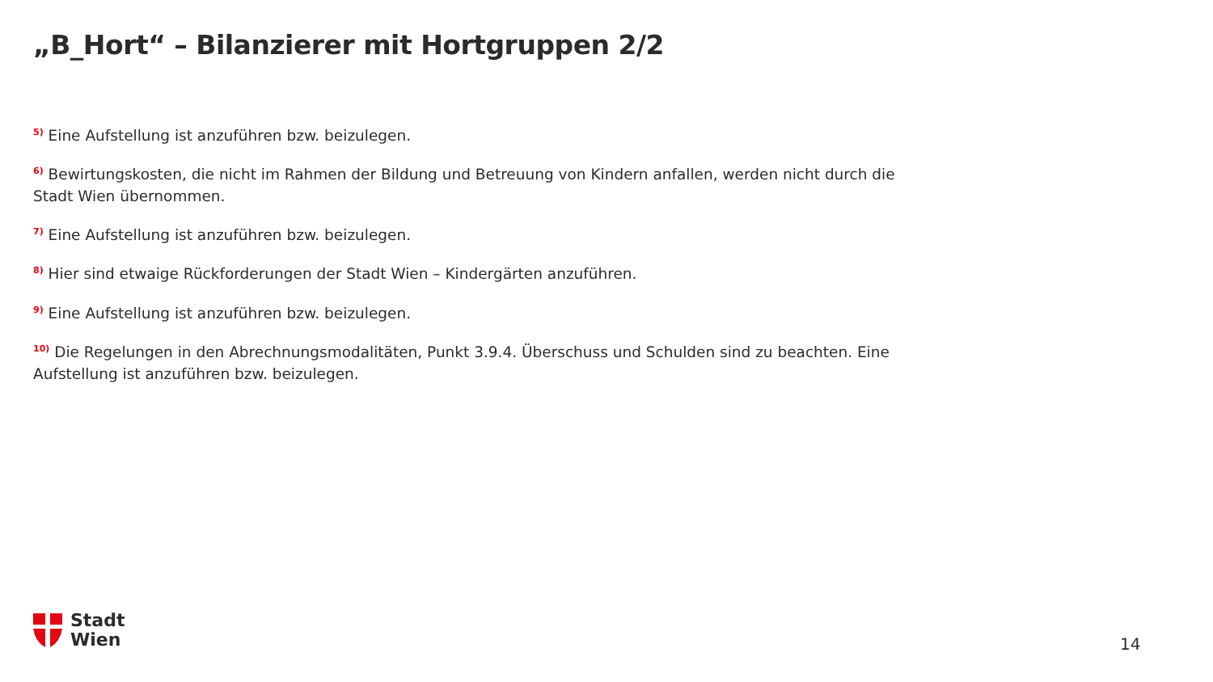„B_Hort“ – Bilanzierer mit Hortgruppen 2/2
<sup>5)</sup> Eine Aufstellung ist anzuführen bzw. beizulegen.
<sup>6)</sup> Bewirtungskosten, die nicht im Rahmen der Bildung und Betreuung von Kindern anfallen, werden nicht durch die Stadt Wien übernommen.
<sup>7)</sup> Eine Aufstellung ist anzuführen bzw. beizulegen.
<sup>8)</sup> Hier sind etwaige Rückforderungen der Stadt Wien – Kindergärten anzuführen.
<sup>9)</sup> Eine Aufstellung ist anzuführen bzw. beizulegen.
<sup>10)</sup> Die Regelungen in den Abrechnungsmodalitäten, Punkt 3.9.4. Überschuss und Schulden sind zu beachten. Eine Aufstellung ist anzuführen bzw. beizulegen.
Stadt
Wien
14